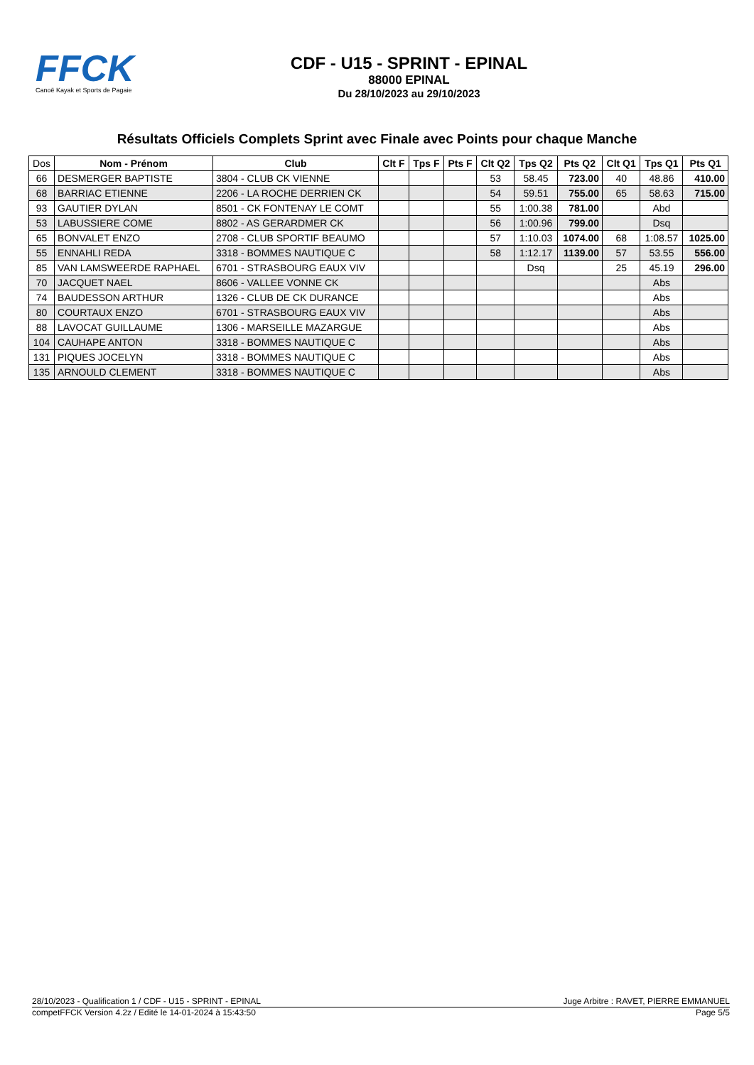FFCK
Canoë Kayak et Sports de Pagaie
CDF - U15 - SPRINT - EPINAL
88000 EPINAL
Du 28/10/2023 au 29/10/2023
Résultats Officiels Complets Sprint avec Finale avec Points pour chaque Manche
| Dos | Nom - Prénom | Club | Clt F | Tps F | Pts F | Clt Q2 | Tps Q2 | Pts Q2 | Clt Q1 | Tps Q1 | Pts Q1 |
| --- | --- | --- | --- | --- | --- | --- | --- | --- | --- | --- | --- |
| 66 | DESMERGER BAPTISTE | 3804 - CLUB CK VIENNE | | | | 53 | 58.45 | 723.00 | 40 | 48.86 | 410.00 |
| 68 | BARRIAC ETIENNE | 2206 - LA ROCHE DERRIEN CK | | | | 54 | 59.51 | 755.00 | 65 | 58.63 | 715.00 |
| 93 | GAUTIER DYLAN | 8501 - CK FONTENAY LE COMT | | | | 55 | 1:00.38 | 781.00 | | Abd | |
| 53 | LABUSSIERE COME | 8802 - AS GERARDMER CK | | | | 56 | 1:00.96 | 799.00 | | Dsq | |
| 65 | BONVALET ENZO | 2708 - CLUB SPORTIF BEAUMO | | | | 57 | 1:10.03 | 1074.00 | 68 | 1:08.57 | 1025.00 |
| 55 | ENNAHLI REDA | 3318 - BOMMES NAUTIQUE C | | | | 58 | 1:12.17 | 1139.00 | 57 | 53.55 | 556.00 |
| 85 | VAN LAMSWEERDE RAPHAEL | 6701 - STRASBOURG EAUX VIV | | | | | Dsq | | 25 | 45.19 | 296.00 |
| 70 | JACQUET NAEL | 8606 - VALLEE VONNE CK | | | | | | | | Abs | |
| 74 | BAUDESSON ARTHUR | 1326 - CLUB DE CK DURANCE | | | | | | | | Abs | |
| 80 | COURTAUX ENZO | 6701 - STRASBOURG EAUX VIV | | | | | | | | Abs | |
| 88 | LAVOCAT GUILLAUME | 1306 - MARSEILLE MAZARGUE | | | | | | | | Abs | |
| 104 | CAUHAPE ANTON | 3318 - BOMMES NAUTIQUE C | | | | | | | | Abs | |
| 131 | PIQUES JOCELYN | 3318 - BOMMES NAUTIQUE C | | | | | | | | Abs | |
| 135 | ARNOULD CLEMENT | 3318 - BOMMES NAUTIQUE C | | | | | | | | Abs | |
28/10/2023 - Qualification 1 / CDF - U15 - SPRINT - EPINAL Juge Arbitre : RAVET, PIERRE EMMANUEL
competFFCK Version 4.2z / Edité le 14-01-2024 à 15:43:50 Page 5/5